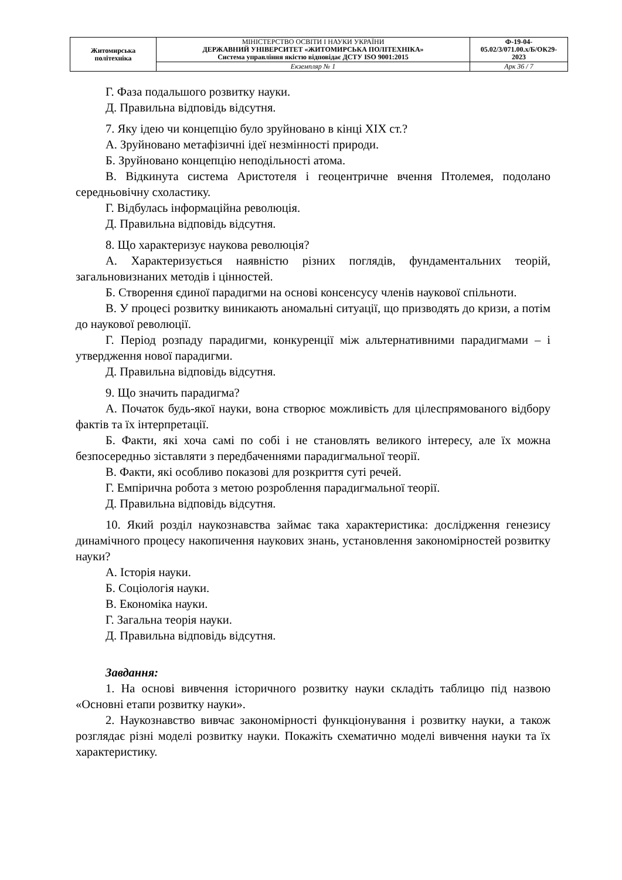| Житомирська політехніка | МІНІСТЕРСТВО ОСВІТИ І НАУКИ УКРАЇНИ ДЕРЖАВНИЙ УНІВЕРСИТЕТ «ЖИТОМИРСЬКА ПОЛІТЕХНІКА» Система управління якістю відповідає ДСТУ ISO 9001:2015 | Ф-19-04- 05.02/3/071.00.х/Б/ОК29- 2023 |
| | Екземпляр № 1 | Арк 36 / 7 |
Г. Фаза подальшого розвитку науки.
Д. Правильна відповідь відсутня.
7. Яку ідею чи концепцію було зруйновано в кінці XIX ст.?
А. Зруйновано метафізичні ідеї незмінності природи.
Б. Зруйновано концепцію неподільності атома.
В. Відкинута система Аристотеля і геоцентричне вчення Птолемея, подолано середньовічну схоластику.
Г. Відбулась інформаційна революція.
Д. Правильна відповідь відсутня.
8. Що характеризує наукова революція?
А. Характеризується наявністю різних поглядів, фундаментальних теорій, загальновизнаних методів і цінностей.
Б. Створення єдиної парадигми на основі консенсусу членів наукової спільноти.
В. У процесі розвитку виникають аномальні ситуації, що призводять до кризи, а потім до наукової революції.
Г. Період розпаду парадигми, конкуренції між альтернативними парадигмами – і утвердження нової парадигми.
Д. Правильна відповідь відсутня.
9. Що значить парадигма?
А. Початок будь-якої науки, вона створює можливість для цілеспрямованого відбору фактів та їх інтерпретації.
Б. Факти, які хоча самі по собі і не становлять великого інтересу, але їх можна безпосередньо зіставляти з передбаченнями парадигмальної теорії.
В. Факти, які особливо показові для розкриття суті речей.
Г. Емпірична робота з метою розроблення парадигмальної теорії.
Д. Правильна відповідь відсутня.
10. Який розділ наукознавства займає така характеристика: дослідження генезису динамічного процесу накопичення наукових знань, установлення закономірностей розвитку науки?
А. Історія науки.
Б. Соціологія науки.
В. Економіка науки.
Г. Загальна теорія науки.
Д. Правильна відповідь відсутня.
Завдання:
1. На основі вивчення історичного розвитку науки складіть таблицю під назвою «Основні етапи розвитку науки».
2. Наукознавство вивчає закономірності функціонування і розвитку науки, а також розглядає різні моделі розвитку науки. Покажіть схематично моделі вивчення науки та їх характеристику.